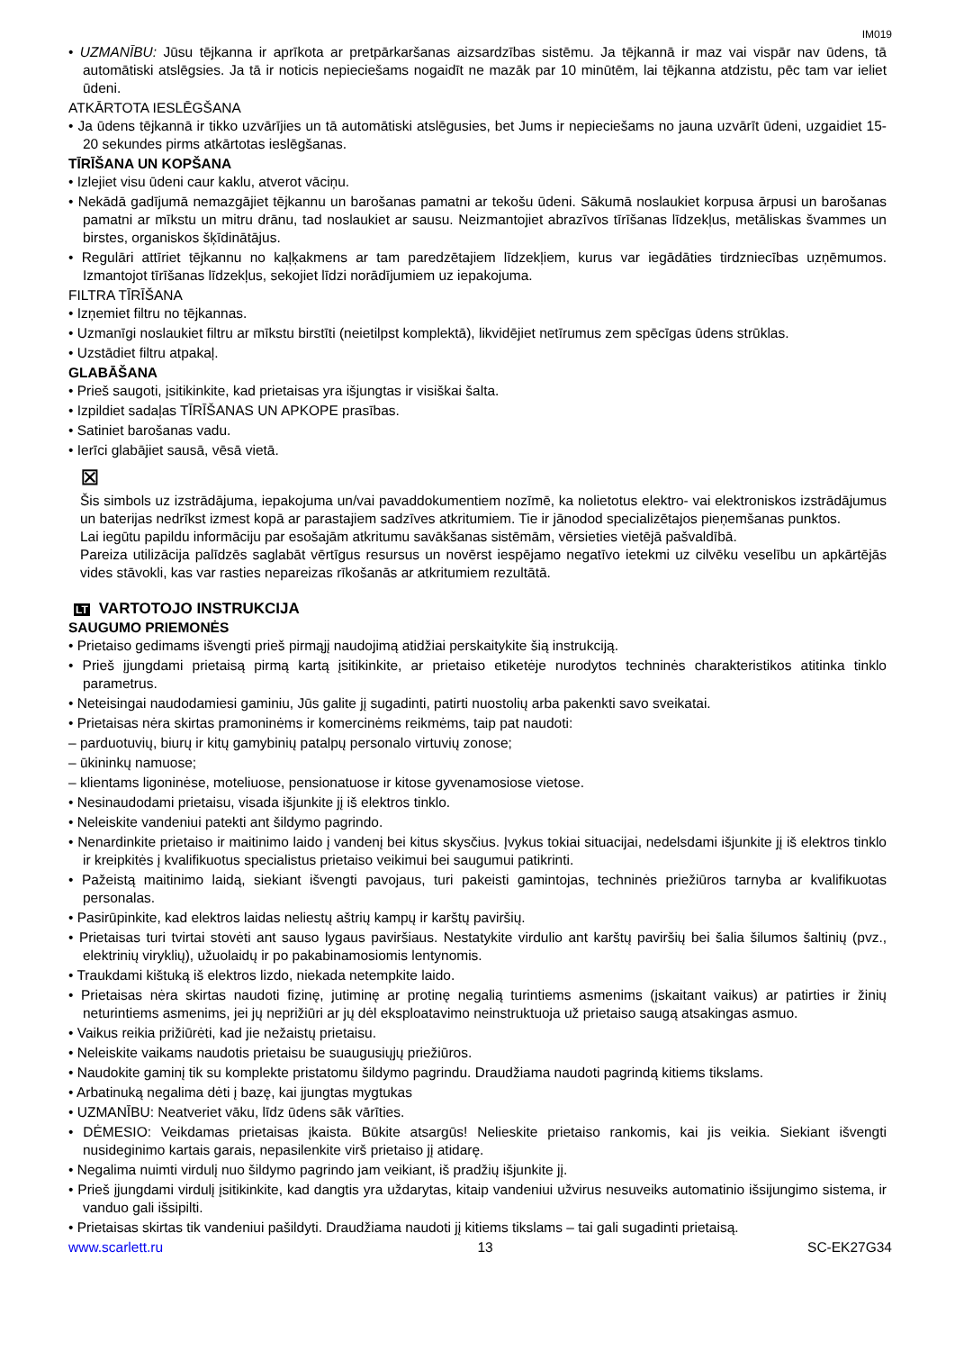IM019
• UZMANĪBU: Jūsu tējkanna ir aprīkota ar pretpārkaršanas aizsardzības sistēmu. Ja tējkannā ir maz vai vispār nav ūdens, tā automātiski atslēgsies. Ja tā ir noticis nepieciešams nogaidīt ne mazāk par 10 minūtēm, lai tējkanna atdzistu, pēc tam var ieliet ūdeni.
ATKĀRTOTA IESLĒGŠANA
• Ja ūdens tējkannā ir tikko uzvārījies un tā automātiski atslēgusies, bet Jums ir nepieciešams no jauna uzvārīt ūdeni, uzgaidiet 15-20 sekundes pirms atkārtotas ieslēgšanas.
TĪRĪŠANA UN KOPŠANA
• Izlejiet visu ūdeni caur kaklu, atverot vāciņu.
• Nekādā gadījumā nemazgājiet tējkannu un barošanas pamatni ar tekošu ūdeni. Sākumā noslaukiet korpusa ārpusi un barošanas pamatni ar mīkstu un mitru drānu, tad noslaukiet ar sausu. Neizmantojiet abrazīvos tīrīšanas līdzekļus, metāliskas švammes un birstes, organiskos šķīdinātājus.
• Regulāri attīriet tējkannu no kaļķakmens ar tam paredzētajiem līdzekļiem, kurus var iegādāties tirdzniecības uzņēmumos. Izmantojot tīrīšanas līdzekļus, sekojiet līdzi norādījumiem uz iepakojuma.
FILTRA TĪRĪŠANA
• Izņemiet filtru no tējkannas.
• Uzmanīgi noslaukiet filtru ar mīkstu birstīti (neietilpst komplektā), likvidējiet netīrumus zem spēcīgas ūdens strūklas.
• Uzstādiet filtru atpakaļ.
GLABĀŠANA
• Prieš saugoti, įsitikinkite, kad prietaisas yra išjungtas ir visiškai šalta.
• Izpildiet sadaļas TĪRĪŠANAS UN APKOPE prasības.
• Satiniet barošanas vadu.
• Ierīci glabājiet sausā, vēsā vietā.
⊠
Šis simbols uz izstrādājuma, iepakojuma un/vai pavaddokumentiem nozīmē, ka nolietotus elektro- vai elektroniskos izstrādājumus un baterijas nedrīkst izmest kopā ar parastajiem sadzīves atkritumiem. Tie ir jānodod specializētajos pieņemšanas punktos.
Lai iegūtu papildu informāciju par esošajām atkritumu savākšanas sistēmām, vērsieties vietējā pašvaldībā.
Pareiza utilizācija palīdzēs saglabāt vērtīgus resursus un novērst iespējamo negatīvo ietekmi uz cilvēku veselību un apkārtējās vides stāvokli, kas var rasties nepareizas rīkošanās ar atkritumiem rezultātā.
LT VARTOTOJO INSTRUKCIJA
SAUGUMO PRIEMONĖS
• Prietaiso gedimams išvengti prieš pirmąjį naudojimą atidžiai perskaitykite šią instrukciją.
• Prieš įjungdami prietaisą pirmą kartą įsitikinkite, ar prietaiso etiketėje nurodytos techninės charakteristikos atitinka tinklo parametrus.
• Neteisingai naudodamiesi gaminiu, Jūs galite jį sugadinti, patirti nuostolių arba pakenkti savo sveikatai.
• Prietaisas nėra skirtas pramoninėms ir komercinėms reikmėms, taip pat naudoti:
– parduotuvių, biurų ir kitų gamybinių patalpų personalo virtuvių zonose;
– ūkininkų namuose;
– klientams ligoninėse, moteliuose, pensionatuose ir kitose gyvenamosiose vietose.
• Nesinaudodami prietaisu, visada išjunkite jį iš elektros tinklo.
• Neleiskite vandeniui patekti ant šildymo pagrindo.
• Nenardinkite prietaiso ir maitinimo laido į vandenį bei kitus skysčius. Įvykus tokiai situacijai, nedelsdami išjunkite jį iš elektros tinklo ir kreipkitės į kvalifikuotus specialistus prietaiso veikimui bei saugumui patikrinti.
• Pažeistą maitinimo laidą, siekiant išvengti pavojaus, turi pakeisti gamintojas, techninės priežiūros tarnyba ar kvalifikuotas personalas.
• Pasirūpinkite, kad elektros laidas neliestų aštrių kampų ir karštų paviršių.
• Prietaisas turi tvirtai stovėti ant sauso lygaus paviršiaus. Nestatykite virdulio ant karštų paviršių bei šalia šilumos šaltinių (pvz., elektrinių viryklių), užuolaidų ir po pakabinamosiomis lentynomis.
• Traukdami kištuką iš elektros lizdo, niekada netempkite laido.
• Prietaisas nėra skirtas naudoti fizinę, jutiminę ar protinę negalią turintiems asmenims (įskaitant vaikus) ar patirties ir žinių neturintiems asmenims, jei jų neprižiūri ar jų dėl eksploatavimo neinstruktuoja už prietaiso saugą atsakingas asmuo.
• Vaikus reikia prižiūrėti, kad jie nežaistų prietaisu.
• Neleiskite vaikams naudotis prietaisu be suaugusiųjų priežiūros.
• Naudokite gaminį tik su komplekte pristatomu šildymo pagrindu. Draudžiama naudoti pagrindą kitiems tikslams.
• Arbatinuką negalima dėti į bazę, kai įjungtas mygtukas
• UZMANĪBU: Neatveriet vāku, līdz ūdens sāk vārīties.
• DĖMESIO: Veikdamas prietaisas įkaista. Būkite atsargūs! Nelieskite prietaiso rankomis, kai jis veikia. Siekiant išvengti nusideginimo kartais garais, nepasilenkite virš prietaiso jį atidarę.
• Negalima nuimti virdulį nuo šildymo pagrindo jam veikiant, iš pradžių išjunkite jį.
• Prieš įjungdami virdulį įsitikinkite, kad dangtis yra uždarytas, kitaip vandeniui užvirus nesuveiks automatinio išsijungimo sistema, ir vanduo gali išsipilti.
• Prietaisas skirtas tik vandeniui pašildyti. Draudžiama naudoti jį kitiems tikslams – tai gali sugadinti prietaisą.
www.scarlett.ru 13 SC-EK27G34